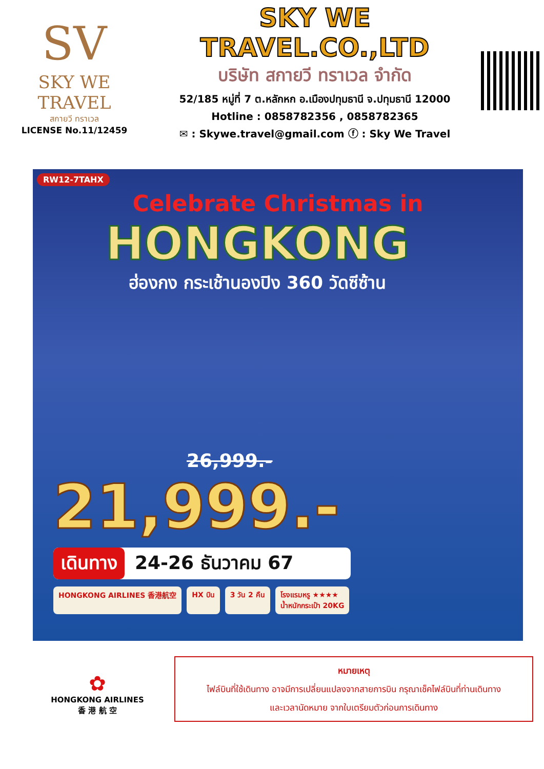SV
SKY WE TRAVEL
สกายวี ทราเวล
LICENSE No.11/12459
SKY WE TRAVEL.CO.,LTD
บริษัท สกายวี ทราเวล จำกัด
52/185 หมู่ที่ 7 ต.หลักหก อ.เมืองปทุมธานี จ.ปทุมธานี 12000
Hotline : 0858782356 , 0858782365
✉ : Skywe.travel@gmail.com ⓕ : Sky We Travel
RW12-7TAHX
Celebrate Christmas in
HONGKONG
ฮ่องกง กระเช้านองปิง 360 วัดซีซ้าน
26,999.-
21,999.-
เดินทาง 24-26 ธันวาคม 67
HONGKONG AIRLINES 香港航空 HX บิน 3 วัน 2 คืน โรงแรมหรู ★★★★
น้ำหนักกระเป๋า 20KG
✿
HONGKONG AIRLINES
香 港 航 空
หมายเหตุ
ไฟล์บินที่ใช้เดินทาง อาจมีการเปลี่ยนแปลงจากสายการบิน กรุณาเช็คไฟล์บินที่ท่านเดินทาง
และเวลานัดหมาย จากใบเตรียมตัวก่อนการเดินทาง